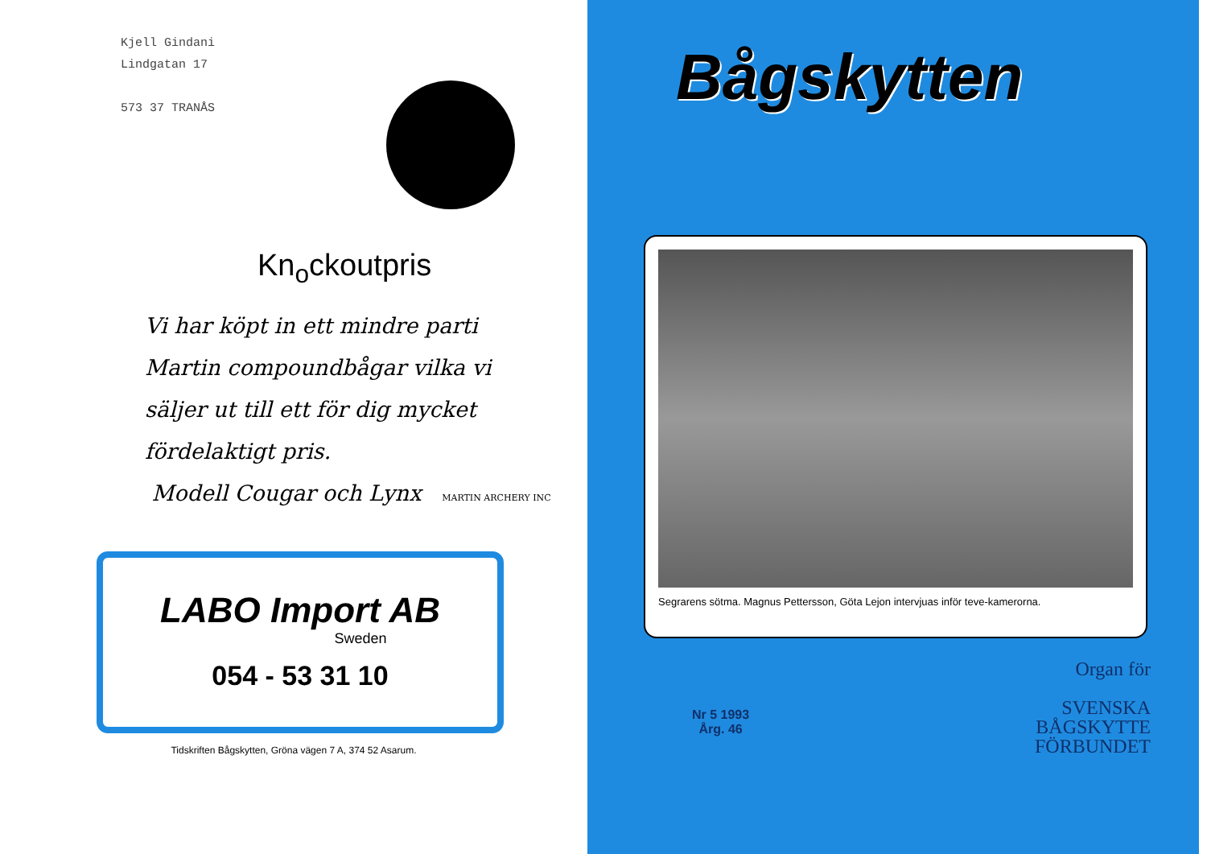Kjell Gindani
Lindgatan 17
573 37 TRANÅS
Kn<sub>o</sub>ckoutpris
Vi har köpt in ett mindre parti
Martin compoundbågar vilka vi
säljer ut till ett för dig mycket
fördelaktigt pris.
Modell Cougar och Lynx MARTIN ARCHERY INC
LABO Import AB
Sweden
054 - 53 31 10
Tidskriften Bågskytten, Gröna vägen 7 A, 374 52 Asarum.
Bågskytten
Segrarens sötma. Magnus Pettersson, Göta Lejon intervjuas inför teve-kamerorna.
Nr 5 1993
Årg. 46
Organ för
SVENSKA
BÅGSKYTTE
FÖRBUNDET